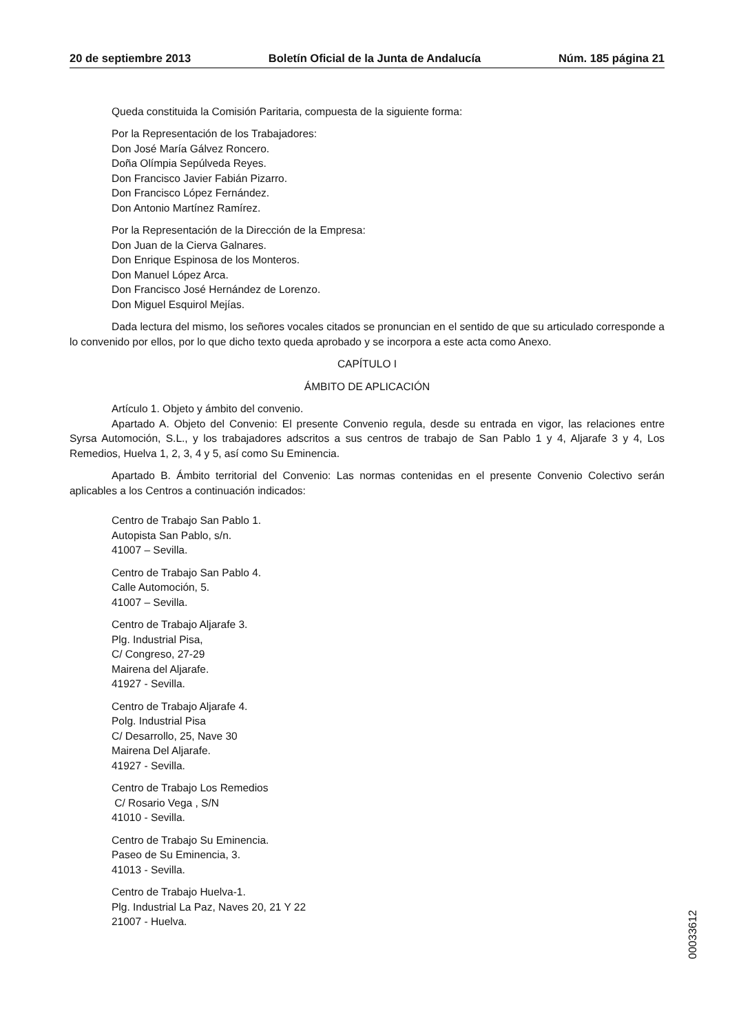20 de septiembre 2013 Boletín Oficial de la Junta de Andalucía Núm. 185 página 21
Queda constituida la Comisión Paritaria, compuesta de la siguiente forma:
Por la Representación de los Trabajadores:
Don José María Gálvez Roncero.
Doña Olímpia Sepúlveda Reyes.
Don Francisco Javier Fabián Pizarro.
Don Francisco López Fernández.
Don Antonio Martínez Ramírez.
Por la Representación de la Dirección de la Empresa:
Don Juan de la Cierva Galnares.
Don Enrique Espinosa de los Monteros.
Don Manuel López Arca.
Don Francisco José Hernández de Lorenzo.
Don Miguel Esquirol Mejías.
Dada lectura del mismo, los señores vocales citados se pronuncian en el sentido de que su articulado corresponde a lo convenido por ellos, por lo que dicho texto queda aprobado y se incorpora a este acta como Anexo.
CAPÍTULO I
ÁMBITO DE APLICACIÓN
Artículo 1. Objeto y ámbito del convenio.
Apartado A. Objeto del Convenio: El presente Convenio regula, desde su entrada en vigor, las relaciones entre Syrsa Automoción, S.L., y los trabajadores adscritos a sus centros de trabajo de San Pablo 1 y 4, Aljarafe 3 y 4, Los Remedios, Huelva 1, 2, 3, 4 y 5, así como Su Eminencia.
Apartado B. Ámbito territorial del Convenio: Las normas contenidas en el presente Convenio Colectivo serán aplicables a los Centros a continuación indicados:
Centro de Trabajo San Pablo 1.
Autopista San Pablo, s/n.
41007 – Sevilla.
Centro de Trabajo San Pablo 4.
Calle Automoción, 5.
41007 – Sevilla.
Centro de Trabajo Aljarafe 3.
Plg. Industrial Pisa,
C/ Congreso, 27-29
Mairena del Aljarafe.
41927 - Sevilla.
Centro de Trabajo Aljarafe 4.
Polg. Industrial Pisa
C/ Desarrollo, 25, Nave 30
Mairena Del Aljarafe.
41927 - Sevilla.
Centro de Trabajo Los Remedios
C/ Rosario Vega , S/N
41010 - Sevilla.
Centro de Trabajo Su Eminencia.
Paseo de Su Eminencia, 3.
41013 - Sevilla.
Centro de Trabajo Huelva-1.
Plg. Industrial La Paz, Naves 20, 21 Y 22
21007 - Huelva.
00033612